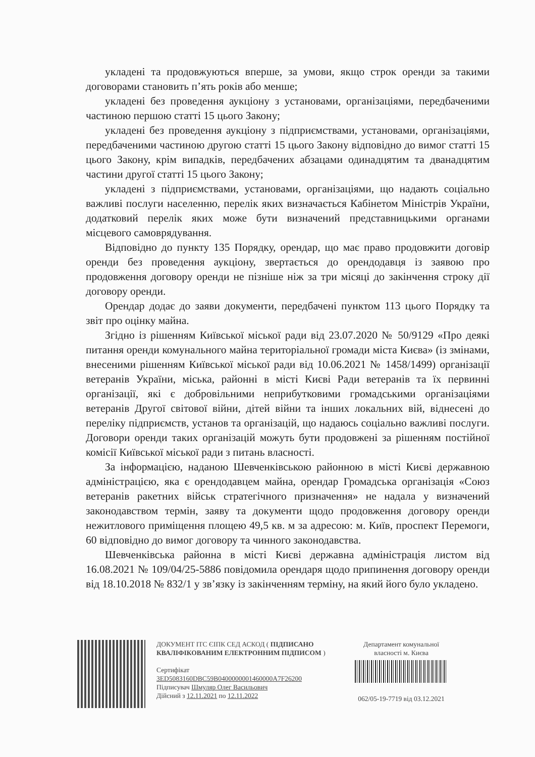укладені та продовжуються вперше, за умови, якщо строк оренди за такими договорами становить п’ять років або менше;
укладені без проведення аукціону з установами, організаціями, передбаченими частиною першою статті 15 цього Закону;
укладені без проведення аукціону з підприємствами, установами, організаціями, передбаченими частиною другою статті 15 цього Закону відповідно до вимог статті 15 цього Закону, крім випадків, передбачених абзацами одинадцятим та дванадцятим частини другої статті 15 цього Закону;
укладені з підприємствами, установами, організаціями, що надають соціально важливі послуги населенню, перелік яких визначається Кабінетом Міністрів України, додатковий перелік яких може бути визначений представницькими органами місцевого самоврядування.
Відповідно до пункту 135 Порядку, орендар, що має право продовжити договір оренди без проведення аукціону, звертається до орендодавця із заявою про продовження договору оренди не пізніше ніж за три місяці до закінчення строку дії договору оренди.
Орендар додає до заяви документи, передбачені пунктом 113 цього Порядку та звіт про оцінку майна.
Згідно із рішенням Київської міської ради від 23.07.2020 № 50/9129 «Про деякі питання оренди комунального майна територіальної громади міста Києва» (із змінами, внесеними рішенням Київської міської ради від 10.06.2021 № 1458/1499) організації ветеранів України, міська, районні в місті Києві Ради ветеранів та їх первинні організації, які є добровільними неприбутковими громадськими організаціями ветеранів Другої світової війни, дітей війни та інших локальних вій, віднесені до переліку підприємств, установ та організацій, що надаюсь соціально важливі послуги. Договори оренди таких організацій можуть бути продовжені за рішенням постійної комісії Київської міської ради з питань власності.
За інформацією, наданою Шевченківською районною в місті Києві державною адміністрацією, яка є орендодавцем майна, орендар Громадська організація «Союз ветеранів ракетних військ стратегічного призначення» не надала у визначений законодавством термін, заяву та документи щодо продовження договору оренди нежитлового приміщення площею 49,5 кв. м за адресою: м. Київ, проспект Перемоги, 60 відповідно до вимог договору та чинного законодавства.
Шевченківська районна в місті Києві державна адміністрація листом від 16.08.2021 № 109/04/25-5886 повідомила орендаря щодо припинення договору оренди від 18.10.2018 № 832/1 у зв’язку із закінченням терміну, на який його було укладено.
ДОКУМЕНТ ІТС ЄІПК СЕД АСКОД ( ПІДПИСАНО КВАЛІФІКОВАНИМ ЕЛЕКТРОННИМ ПІДПИСОМ )
Сертифікат
3ED5083160DBC59B0400000001460000A7F26200
Підписувач Шмуляр Олег Васильович
Дійсний з 12.11.2021 по 12.11.2022
Департамент комунальної власності м. Києва
062/05-19-7719 від 03.12.2021